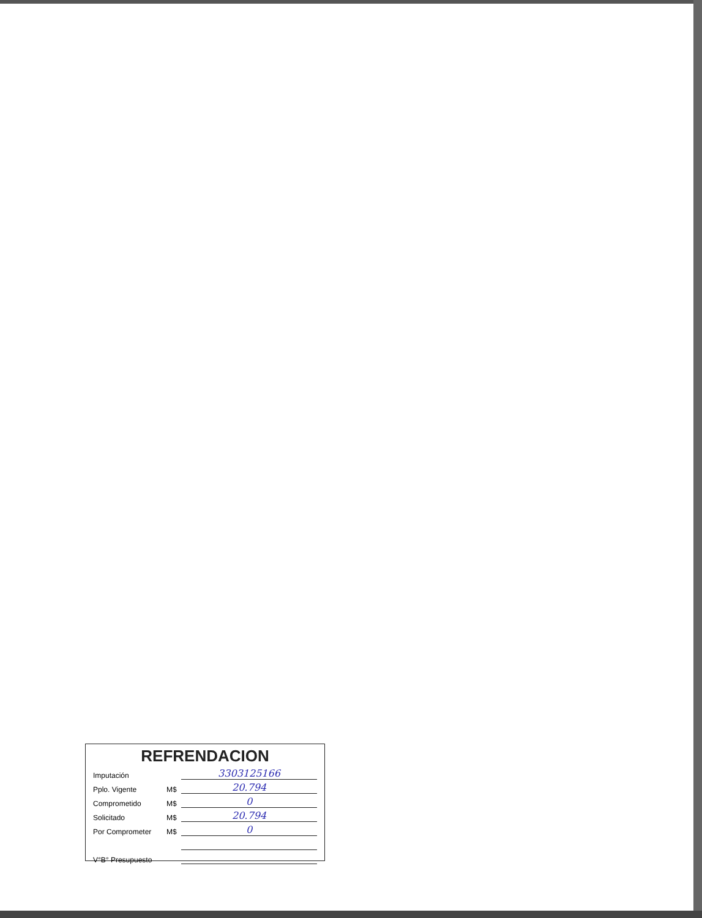REFRENDACION
| Imputación | | 3303125166 |
| Pplo. Vigente | M$ | 20.794 |
| Comprometido | M$ | 0 |
| Solicitado | M$ | 20.794 |
| Por Comprometer | M$ | 0 |
| V°B° Presupuesto | | |